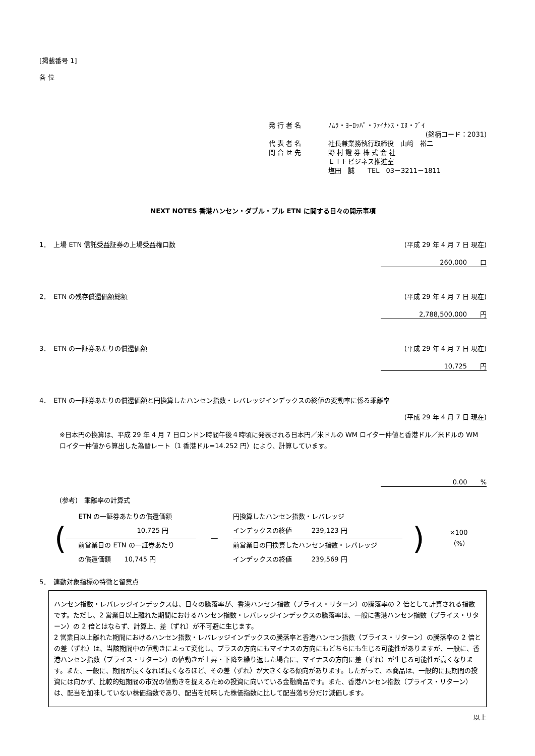[掲載番号 1]
各 位
発 行 者 名 ﾉﾑﾗ・ﾖｰﾛｯﾊﾟ・ﾌｧｲﾅﾝｽ・ｴﾇ・ﾌﾞｲ
(銘柄コード：2031)
代 表 者 名 社長兼業務執行取締役　山﨑　裕二
問 合 せ 先 野 村 證 券 株 式 会 社
ＥＴＦビジネス推進室
塩田　誠　　TEL　03－3211－1811
NEXT NOTES 香港ハンセン・ダブル・ブル ETN に関する日々の開示事項
1．　上場 ETN 信託受益証券の上場受益権口数 (平成 29 年 4 月 7 日 現在)
260,000　　口
2．　ETN の残存償還価額総額 (平成 29 年 4 月 7 日 現在)
2,788,500,000　　円
3．　ETN の一証券あたりの償還価額 (平成 29 年 4 月 7 日 現在)
10,725　　円
4．　ETN の一証券あたりの償還価額と円換算したハンセン指数・レバレッジインデックスの終値の変動率に係る乖離率
(平成 29 年 4 月 7 日 現在)
※日本円の換算は、平成 29 年 4 月 7 日ロンドン時間午後４時頃に発表される日本円／米ドルの WM ロイター仲値と香港ドル／米ドルの WM ロイター仲値から算出した為替レート（1 香港ドル=14.252 円）により、計算しています。
0.00　　%
(参考)　乖離率の計算式
(
ETN の一証券あたりの償還価額
10,725 円
前営業日の ETN の一証券あたり
の償還価額　　10,745 円
―
円換算したハンセン指数・レバレッジ
インデックスの終値　　　239,123 円
前営業日の円換算したハンセン指数・レバレッジ
インデックスの終値　　　239,569 円
) ×100（%）
5．　連動対象指標の特徴と留意点
ハンセン指数・レバレッジインデックスは、日々の騰落率が、香港ハンセン指数（プライス・リターン）の騰落率の 2 倍として計算される指数です。ただし、2 営業日以上離れた期間におけるハンセン指数・レバレッジインデックスの騰落率は、一般に香港ハンセン指数（プライス・リターン）の 2 倍とはならず、計算上、差（ずれ）が不可避に生じます。
2 営業日以上離れた期間におけるハンセン指数・レバレッジインデックスの騰落率と香港ハンセン指数（プライス・リターン）の騰落率の 2 倍との差（ずれ）は、当該期間中の値動きによって変化し、プラスの方向にもマイナスの方向にもどちらにも生じる可能性がありますが、一般に、香港ハンセン指数（プライス・リターン）の値動きが上昇・下降を繰り返した場合に、マイナスの方向に差（ずれ）が生じる可能性が高くなります。また、一般に、期間が長くなれば長くなるほど、その差（ずれ）が大きくなる傾向があります。したがって、本商品は、一般的に長期間の投資には向かず、比較的短期間の市況の値動きを捉えるための投資に向いている金融商品です。また、香港ハンセン指数（プライス・リターン）は、配当を加味していない株価指数であり、配当を加味した株価指数に比して配当落ち分だけ減価します。
以上